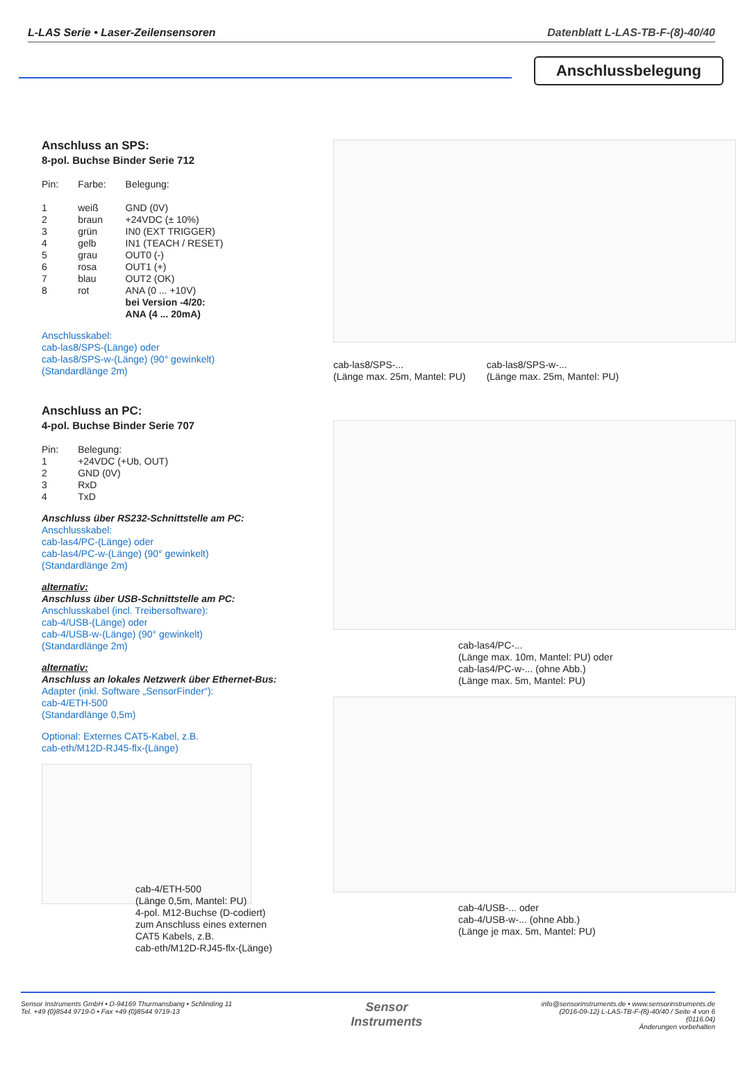L-LAS Serie • Laser-Zeilensensoren Datenblatt L-LAS-TB-F-(8)-40/40
Anschlussbelegung
Anschluss an SPS:
8-pol. Buchse Binder Serie 712
| Pin: | Farbe: | Belegung: |
| 1 | weiß | GND (0V) |
| 2 | braun | +24VDC (± 10%) |
| 3 | grün | IN0 (EXT TRIGGER) |
| 4 | gelb | IN1 (TEACH / RESET) |
| 5 | grau | OUT0 (-) |
| 6 | rosa | OUT1 (+) |
| 7 | blau | OUT2 (OK) |
| 8 | rot | ANA (0 ... +10V) bei Version -4/20: ANA (4 ... 20mA) |
Anschlusskabel:
cab-las8/SPS-(Länge) oder
cab-las8/SPS-w-(Länge) (90° gewinkelt)
(Standardlänge 2m)
Anschluss an PC:
4-pol. Buchse Binder Serie 707
| Pin: | Belegung: |
| 1 | +24VDC (+Ub, OUT) |
| 2 | GND (0V) |
| 3 | RxD |
| 4 | TxD |
Anschluss über RS232-Schnittstelle am PC:
Anschlusskabel:
cab-las4/PC-(Länge) oder
cab-las4/PC-w-(Länge) (90° gewinkelt)
(Standardlänge 2m)
alternativ:
Anschluss über USB-Schnittstelle am PC:
Anschlusskabel (incl. Treibersoftware):
cab-4/USB-(Länge) oder
cab-4/USB-w-(Länge) (90° gewinkelt)
(Standardlänge 2m)
alternativ:
Anschluss an lokales Netzwerk über Ethernet-Bus:
Adapter (inkl. Software „SensorFinder“):
cab-4/ETH-500
(Standardlänge 0,5m)
Optional: Externes CAT5-Kabel, z.B.
cab-eth/M12D-RJ45-flx-(Länge)
cab-4/ETH-500
(Länge 0,5m, Mantel: PU)
4-pol. M12-Buchse (D-codiert)
zum Anschluss eines externen
CAT5 Kabels, z.B.
cab-eth/M12D-RJ45-flx-(Länge)
cab-las8/SPS-...
(Länge max. 25m, Mantel: PU)
cab-las8/SPS-w-...
(Länge max. 25m, Mantel: PU)
cab-las4/PC-...
(Länge max. 10m, Mantel: PU) oder
cab-las4/PC-w-... (ohne Abb.)
(Länge max. 5m, Mantel: PU)
cab-4/USB-... oder
cab-4/USB-w-... (ohne Abb.)
(Länge je max. 5m, Mantel: PU)
Sensor Instruments GmbH • D-94169 Thurmansbang • Schlinding 11
Tel. +49 (0)8544 9719-0 • Fax +49 (0)8544 9719-13
Sensor
Instruments
info@sensorinstruments.de • www.sensorinstruments.de
(2016-09-12) L-LAS-TB-F-(8)-40/40 / Seite 4 von 6
(0116.04)
Änderungen vorbehalten